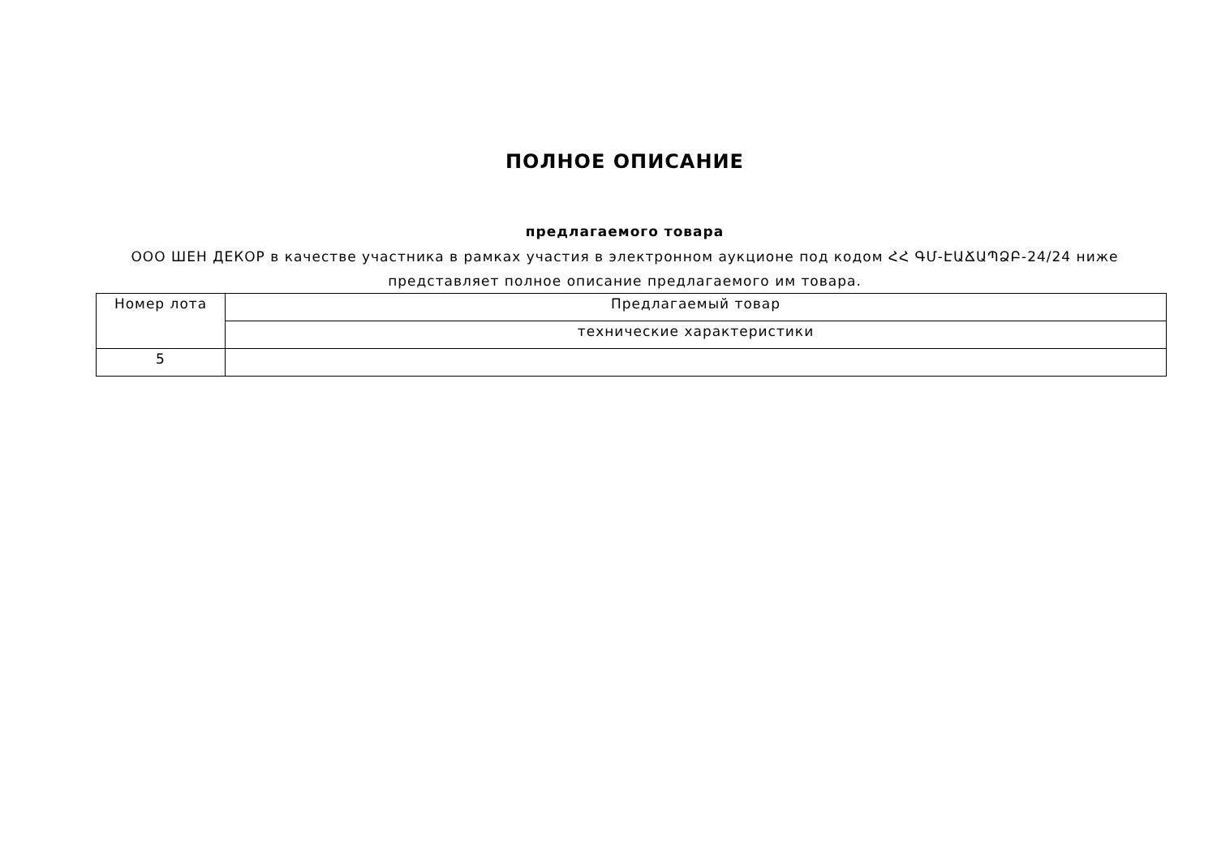ПОЛНОЕ ОПИСАНИЕ
предлагаемого товара
ООО ШЕН ДЕКОР в качестве участника в рамках участия в электронном аукционе под кодом ՀՀ ԳՄ-ԷԱՃԱՊՁԲ-24/24 ниже представляет полное описание предлагаемого им товара.
| Номер лота | Предлагаемый товар |
| --- | --- |
| | технические характеристики |
| 5 | |